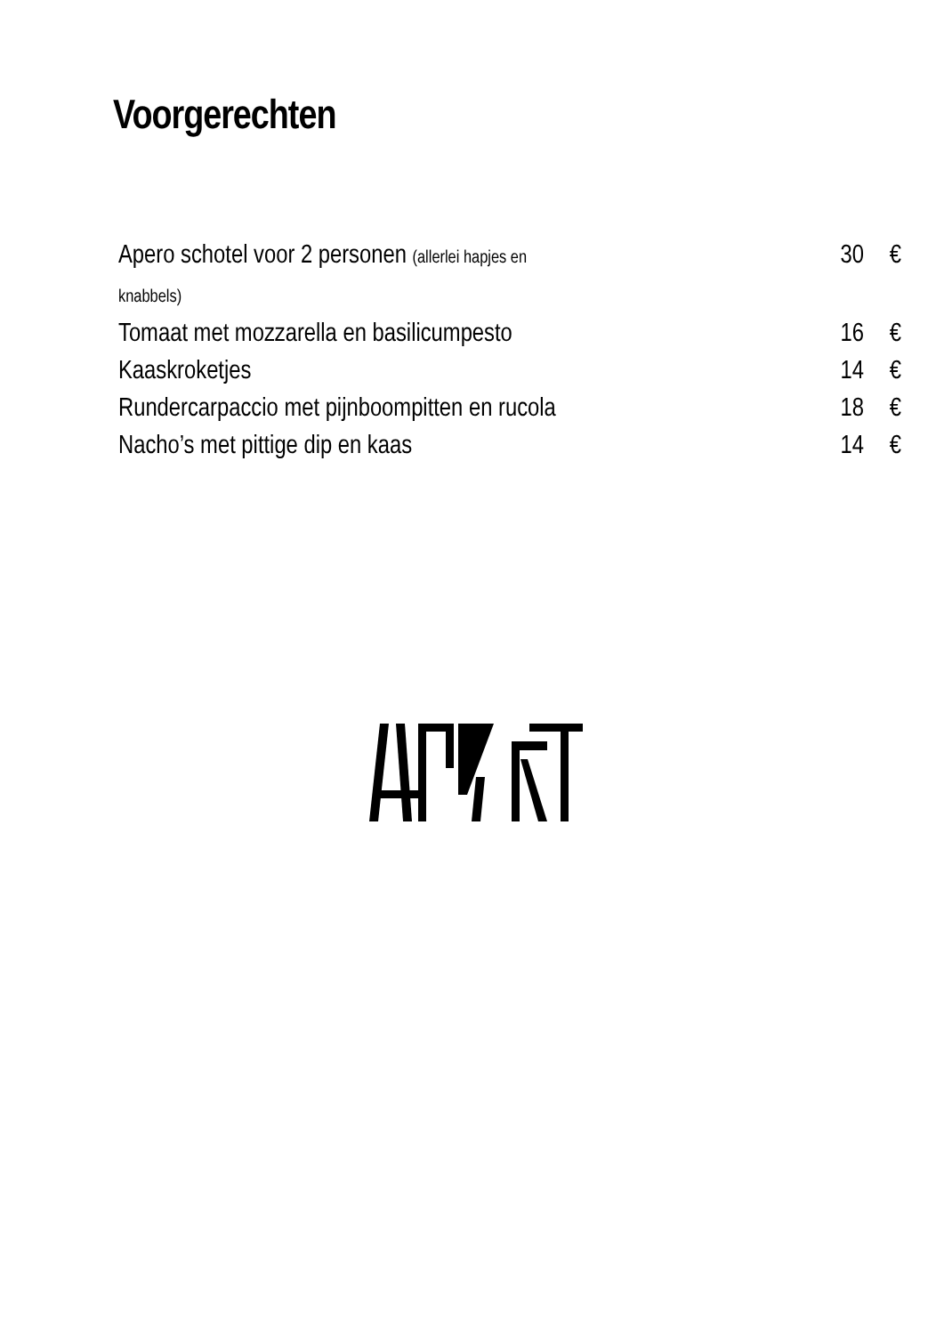Voorgerechten
| Apero schotel voor 2 personen (allerlei hapjes en knabbels) | 30 | € |
| Tomaat met mozzarella en basilicumpesto | 16 | € |
| Kaaskroketjes | 14 | € |
| Rundercarpaccio met pijnboompitten en rucola | 18 | € |
| Nacho’s met pittige dip en kaas | 14 | € |